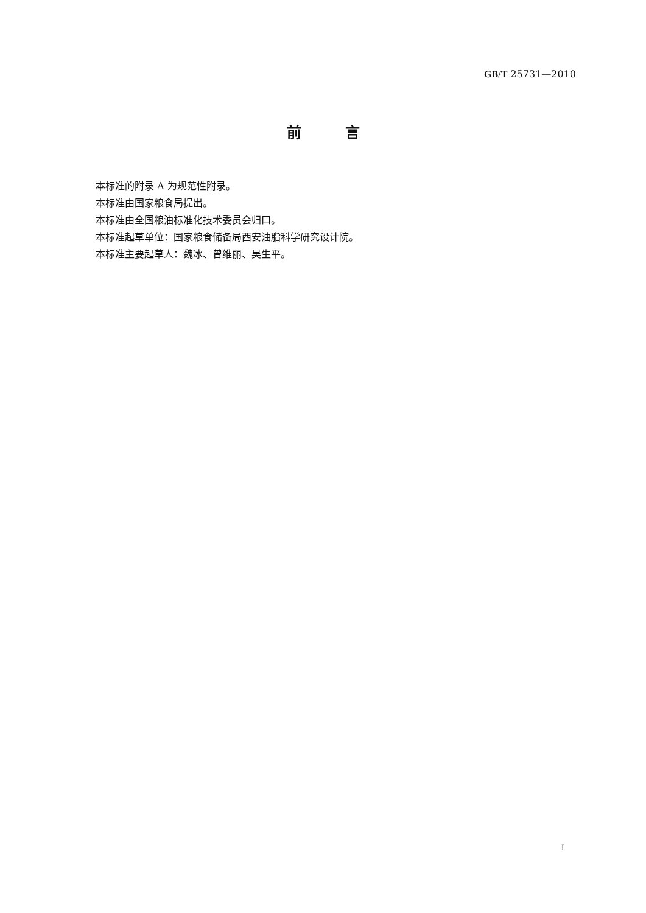GB/T 25731—2010
前　　　言
本标准的附录 A 为规范性附录。
本标准由国家粮食局提出。
本标准由全国粮油标准化技术委员会归口。
本标准起草单位：国家粮食储备局西安油脂科学研究设计院。
本标准主要起草人：魏冰、曾维丽、吴生平。
I